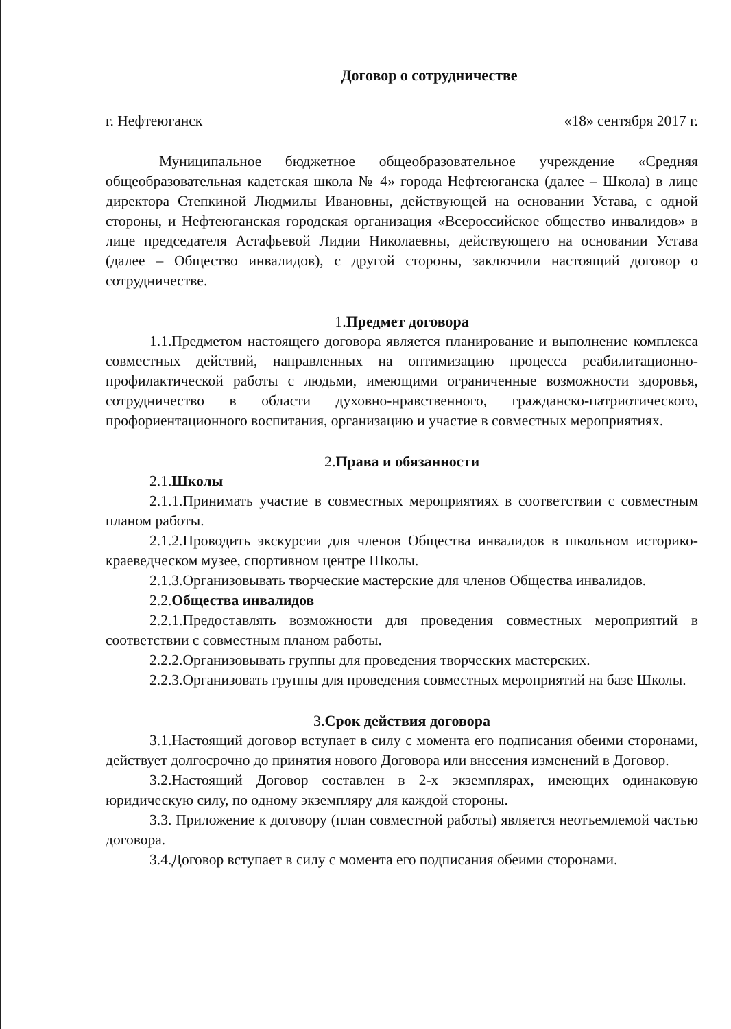Договор о сотрудничестве
г. Нефтеюганск «18» сентября 2017 г.
Муниципальное бюджетное общеобразовательное учреждение «Средняя общеобразовательная кадетская школа № 4» города Нефтеюганска (далее – Школа) в лице директора Степкиной Людмилы Ивановны, действующей на основании Устава, с одной стороны, и Нефтеюганская городская организация «Всероссийское общество инвалидов» в лице председателя Астафьевой Лидии Николаевны, действующего на основании Устава (далее – Общество инвалидов), с другой стороны, заключили настоящий договор о сотрудничестве.
1.Предмет договора
1.1.Предметом настоящего договора является планирование и выполнение комплекса совместных действий, направленных на оптимизацию процесса реабилитационно-профилактической работы с людьми, имеющими ограниченные возможности здоровья, сотрудничество в области духовно-нравственного, гражданско-патриотического, профориентационного воспитания, организацию и участие в совместных мероприятиях.
2.Права и обязанности
2.1.Школы
2.1.1.Принимать участие в совместных мероприятиях в соответствии с совместным планом работы.
2.1.2.Проводить экскурсии для членов Общества инвалидов в школьном историко-краеведческом музее, спортивном центре Школы.
2.1.3.Организовывать творческие мастерские для членов Общества инвалидов.
2.2.Общества инвалидов
2.2.1.Предоставлять возможности для проведения совместных мероприятий в соответствии с совместным планом работы.
2.2.2.Организовывать группы для проведения творческих мастерских.
2.2.3.Организовать группы для проведения совместных мероприятий на базе Школы.
3.Срок действия договора
3.1.Настоящий договор вступает в силу с момента его подписания обеими сторонами, действует долгосрочно до принятия нового Договора или внесения изменений в Договор.
3.2.Настоящий Договор составлен в 2-х экземплярах, имеющих одинаковую юридическую силу, по одному экземпляру для каждой стороны.
3.3. Приложение к договору (план совместной работы) является неотъемлемой частью договора.
3.4.Договор вступает в силу с момента его подписания обеими сторонами.